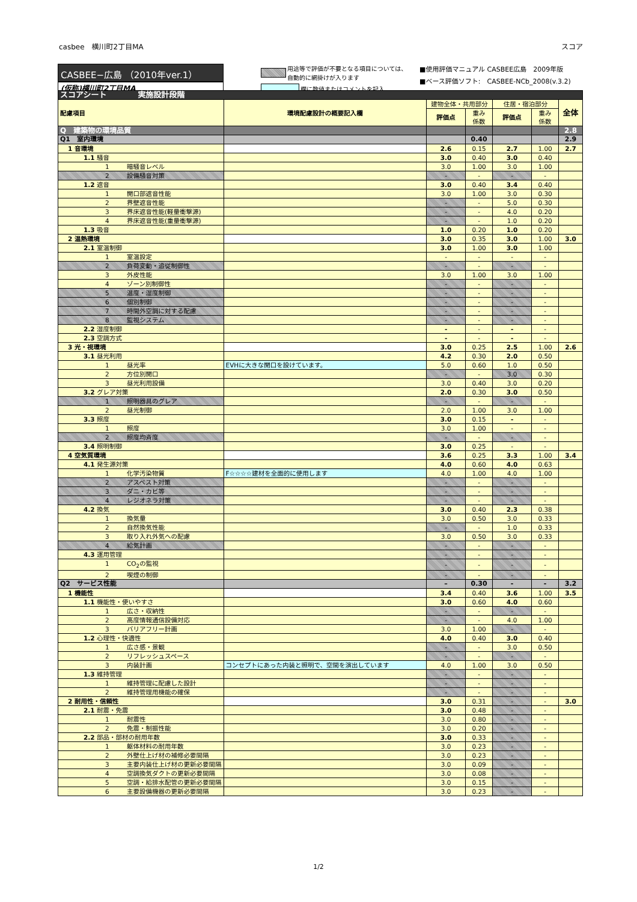casbee　横川町2丁目MA スコア
CASBEE−広島 （2010年ver.1）
(仮称)横川町2丁目MA
用途等で評価が不要となる項目については、自動的に網掛けが入ります
欄に数値またはコメントを記入
■使用評価マニュアル CASBEE広島　2009年版
■ベース評価ソフト:　CASBEE-NCb_2008(v.3.2)
| スコアシート 実施設計段階 | | | | | | |
| --- | --- | --- | --- | --- | --- | --- |
| 配慮項目 | 環境配慮設計の概要記入欄 | 建物全体・共用部分 | | 住居・宿泊部分 | | 全体 |
| | | 評価点 | 重み 係数 | 評価点 | 重み 係数 | |
| Q 建築物の環境品質 | | | | | | 2.8 |
| Q1 室内環境 | | | 0.40 | | | 2.9 |
| 1 音環境 | | 2.6 | 0.15 | 2.7 | 1.00 | 2.7 |
| 1.1 騒音 | | 3.0 | 0.40 | 3.0 | 0.40 | |
| 1 暗騒音レベル | | 3.0 | 1.00 | 3.0 | 1.00 | |
| 2 設備騒音対策 | | - | - | - | - | |
| 1.2 遮音 | | 3.0 | 0.40 | 3.4 | 0.40 | |
| 1 開口部遮音性能 | | 3.0 | 1.00 | 3.0 | 0.30 | |
| 2 界壁遮音性能 | | - | - | 5.0 | 0.30 | |
| 3 界床遮音性能(軽量衝撃源) | | - | - | 4.0 | 0.20 | |
| 4 界床遮音性能(重量衝撃源) | | - | - | 1.0 | 0.20 | |
| 1.3 吸音 | | 1.0 | 0.20 | 1.0 | 0.20 | |
| 2 温熱環境 | | 3.0 | 0.35 | 3.0 | 1.00 | 3.0 |
| 2.1 室温制御 | | 3.0 | 1.00 | 3.0 | 1.00 | |
| 1 室温設定 | | - | - | - | - | |
| 2 負荷変動・追従制御性 | | - | - | - | - | |
| 3 外皮性能 | | 3.0 | 1.00 | 3.0 | 1.00 | |
| 4 ゾーン別制御性 | | - | - | - | - | |
| 5 温度・湿度制御 | | - | - | - | - | |
| 6 個別制御 | | - | - | - | - | |
| 7 時間外空調に対する配慮 | | - | - | - | - | |
| 8 監視システム | | - | - | - | - | |
| 2.2 湿度制御 | | - | - | - | - | |
| 2.3 空調方式 | | - | - | - | - | |
| 3 光・視環境 | | 3.0 | 0.25 | 2.5 | 1.00 | 2.6 |
| 3.1 昼光利用 | | 4.2 | 0.30 | 2.0 | 0.50 | |
| 1 昼光率 | EVHに大きな開口を設けています。 | 5.0 | 0.60 | 1.0 | 0.50 | |
| 2 方位別開口 | | - | - | 3.0 | 0.30 | |
| 3 昼光利用設備 | | 3.0 | 0.40 | 3.0 | 0.20 | |
| 3.2 グレア対策 | | 2.0 | 0.30 | 3.0 | 0.50 | |
| 1 照明器具のグレア | | - | - | - | - | |
| 2 昼光制御 | | 2.0 | 1.00 | 3.0 | 1.00 | |
| 3.3 照度 | | 3.0 | 0.15 | - | - | |
| 1 照度 | | 3.0 | 1.00 | - | - | |
| 2 照度均斉度 | | - | - | - | - | |
| 3.4 照明制御 | | 3.0 | 0.25 | - | - | |
| 4 空気質環境 | | 3.6 | 0.25 | 3.3 | 1.00 | 3.4 |
| 4.1 発生源対策 | | 4.0 | 0.60 | 4.0 | 0.63 | |
| 1 化学汚染物質 | F☆☆☆☆建材を全面的に使用します | 4.0 | 1.00 | 4.0 | 1.00 | |
| 2 アスベスト対策 | | - | - | - | - | |
| 3 ダニ・カビ等 | | - | - | - | - | |
| 4 レジオネラ対策 | | - | - | - | - | |
| 4.2 換気 | | 3.0 | 0.40 | 2.3 | 0.38 | |
| 1 換気量 | | 3.0 | 0.50 | 3.0 | 0.33 | |
| 2 自然換気性能 | | - | - | 1.0 | 0.33 | |
| 3 取り入れ外気への配慮 | | 3.0 | 0.50 | 3.0 | 0.33 | |
| 4 給気計画 | | - | - | - | - | |
| 4.3 運用管理 | | - | - | - | - | |
| 1 CO<sub>2</sub>の監視 | | - | - | - | - | |
| 2 喫煙の制御 | | - | - | - | - | |
| Q2 サービス性能 | | – | 0.30 | - | - | 3.2 |
| 1 機能性 | | 3.4 | 0.40 | 3.6 | 1.00 | 3.5 |
| 1.1 機能性・使いやすさ | | 3.0 | 0.60 | 4.0 | 0.60 | |
| 1 広さ・収納性 | | - | - | - | - | |
| 2 高度情報通信設備対応 | | - | - | 4.0 | 1.00 | |
| 3 バリアフリー計画 | | 3.0 | 1.00 | - | - | |
| 1.2 心理性・快適性 | | 4.0 | 0.40 | 3.0 | 0.40 | |
| 1 広さ感・景観 | | - | - | 3.0 | 0.50 | |
| 2 リフレッシュスペース | | - | - | - | - | |
| 3 内装計画 | コンセプトにあった内装と照明で、空間を演出しています | 4.0 | 1.00 | 3.0 | 0.50 | |
| 1.3 維持管理 | | - | - | - | - | |
| 1 維持管理に配慮した設計 | | - | - | - | - | |
| 2 維持管理用機能の確保 | | - | - | - | - | |
| 2 耐用性・信頼性 | | 3.0 | 0.31 | - | - | 3.0 |
| 2.1 耐震・免震 | | 3.0 | 0.48 | - | - | |
| 1 耐震性 | | 3.0 | 0.80 | - | - | |
| 2 免震・制振性能 | | 3.0 | 0.20 | - | - | |
| 2.2 部品・部材の耐用年数 | | 3.0 | 0.33 | - | - | |
| 1 躯体材料の耐用年数 | | 3.0 | 0.23 | - | - | |
| 2 外壁仕上げ材の補修必要間隔 | | 3.0 | 0.23 | - | - | |
| 3 主要内装仕上げ材の更新必要間隔 | | 3.0 | 0.09 | - | - | |
| 4 空調換気ダクトの更新必要間隔 | | 3.0 | 0.08 | - | - | |
| 5 空調・給排水配管の更新必要間隔 | | 3.0 | 0.15 | - | - | |
| 6 主要設備機器の更新必要間隔 | | 3.0 | 0.23 | - | - | |
1/2